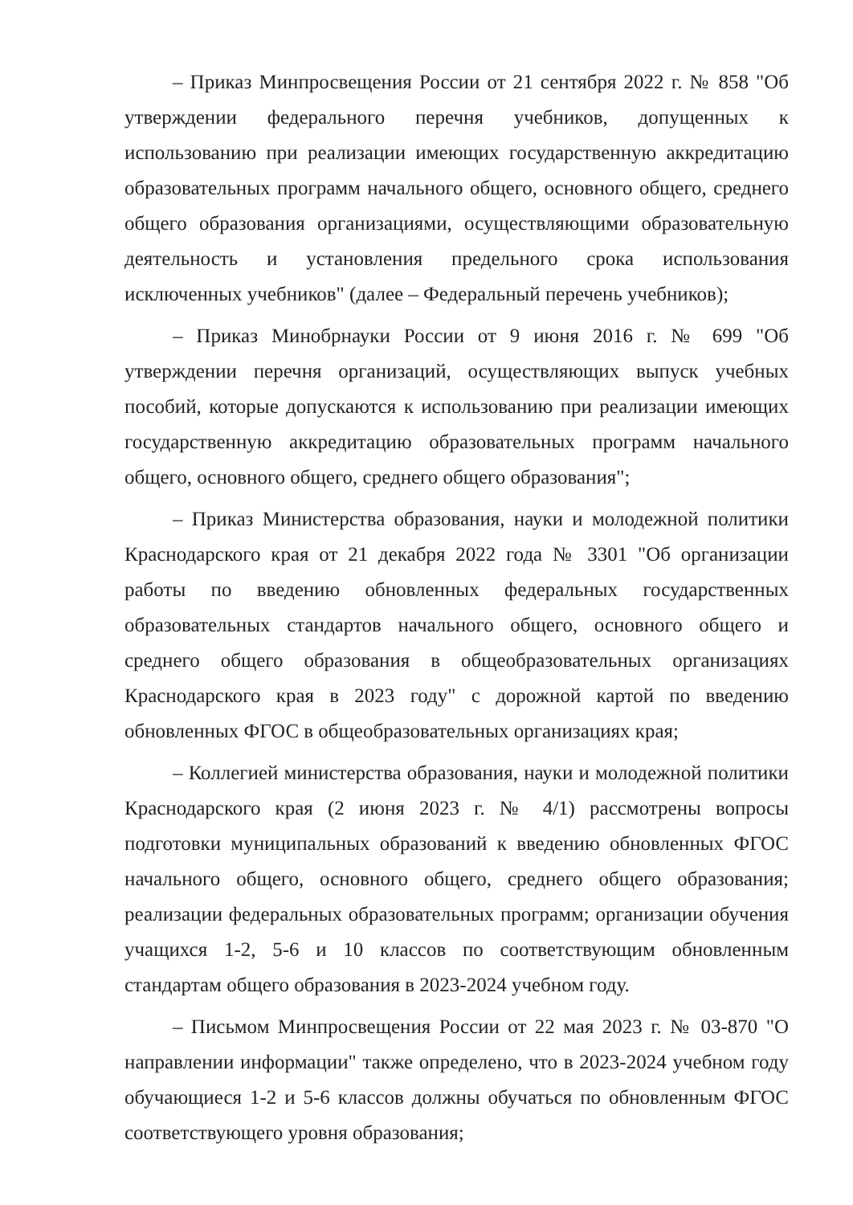– Приказ Минпросвещения России от 21 сентября 2022 г. № 858 "Об утверждении федерального перечня учебников, допущенных к использованию при реализации имеющих государственную аккредитацию образовательных программ начального общего, основного общего, среднего общего образования организациями, осуществляющими образовательную деятельность и установления предельного срока использования исключенных учебников" (далее – Федеральный перечень учебников);
– Приказ Минобрнауки России от 9 июня 2016 г. № 699 "Об утверждении перечня организаций, осуществляющих выпуск учебных пособий, которые допускаются к использованию при реализации имеющих государственную аккредитацию образовательных программ начального общего, основного общего, среднего общего образования";
– Приказ Министерства образования, науки и молодежной политики Краснодарского края от 21 декабря 2022 года № 3301 "Об организации работы по введению обновленных федеральных государственных образовательных стандартов начального общего, основного общего и среднего общего образования в общеобразовательных организациях Краснодарского края в 2023 году" с дорожной картой по введению обновленных ФГОС в общеобразовательных организациях края;
– Коллегией министерства образования, науки и молодежной политики Краснодарского края (2 июня 2023 г. № 4/1) рассмотрены вопросы подготовки муниципальных образований к введению обновленных ФГОС начального общего, основного общего, среднего общего образования; реализации федеральных образовательных программ; организации обучения учащихся 1-2, 5-6 и 10 классов по соответствующим обновленным стандартам общего образования в 2023-2024 учебном году.
– Письмом Минпросвещения России от 22 мая 2023 г. № 03-870 "О направлении информации" также определено, что в 2023-2024 учебном году обучающиеся 1-2 и 5-6 классов должны обучаться по обновленным ФГОС соответствующего уровня образования;